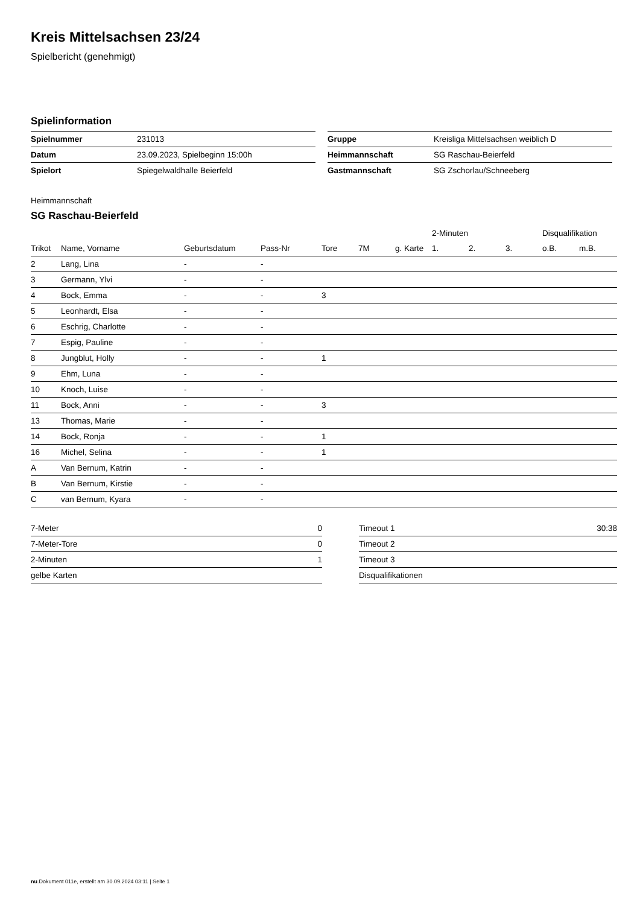Kreis Mittelsachsen 23/24
Spielbericht (genehmigt)
Spielinformation
| Spielnummer | 231013 |
| Datum | 23.09.2023, Spielbeginn 15:00h |
| Spielort | Spiegelwaldhalle Beierfeld |
| Gruppe | Kreisliga Mittelsachsen weiblich D |
| Heimmannschaft | SG Raschau-Beierfeld |
| Gastmannschaft | SG Zschorlau/Schneeberg |
Heimmannschaft
SG Raschau-Beierfeld
| | | | | | | | 2-Minuten | | | Disqualifikation | |
| --- | --- | --- | --- | --- | --- | --- | --- | --- | --- | --- | --- |
| Trikot | Name, Vorname | Geburtsdatum | Pass-Nr | Tore | 7M | g. Karte | 1. | 2. | 3. | o.B. | m.B. |
| 2 | Lang, Lina | - | - | | | | | | | | |
| 3 | Germann, Ylvi | - | - | | | | | | | | |
| 4 | Bock, Emma | - | - | 3 | | | | | | | |
| 5 | Leonhardt, Elsa | - | - | | | | | | | | |
| 6 | Eschrig, Charlotte | - | - | | | | | | | | |
| 7 | Espig, Pauline | - | - | | | | | | | | |
| 8 | Jungblut, Holly | - | - | 1 | | | | | | | |
| 9 | Ehm, Luna | - | - | | | | | | | | |
| 10 | Knoch, Luise | - | - | | | | | | | | |
| 11 | Bock, Anni | - | - | 3 | | | | | | | |
| 13 | Thomas, Marie | - | - | | | | | | | | |
| 14 | Bock, Ronja | - | - | 1 | | | | | | | |
| 16 | Michel, Selina | - | - | 1 | | | | | | | |
| A | Van Bernum, Katrin | - | - | | | | | | | | |
| B | Van Bernum, Kirstie | - | - | | | | | | | | |
| C | van Bernum, Kyara | - | - | | | | | | | | |
| 7-Meter | 0 |
| 7-Meter-Tore | 0 |
| 2-Minuten | 1 |
| gelbe Karten | |
| Timeout 1 | 30:38 |
| Timeout 2 | |
| Timeout 3 | |
| Disqualifikationen | |
nu.Dokument 011e, erstellt am 30.09.2024 03:11 | Seite 1